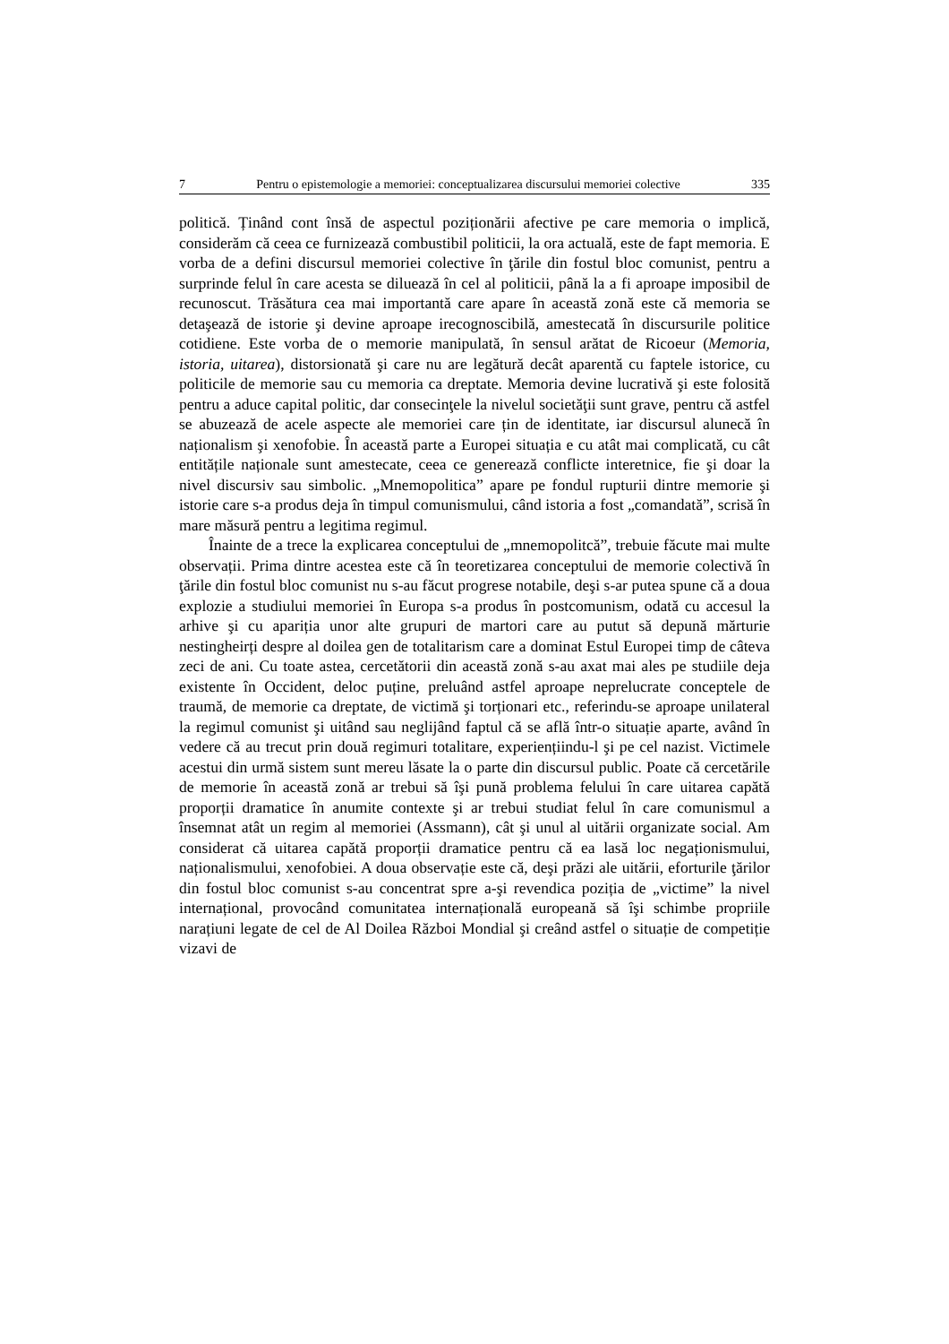7 Pentru o epistemologie a memoriei: conceptualizarea discursului memoriei colective 335
politică. Ținând cont însă de aspectul poziționării afective pe care memoria o implică, considerăm că ceea ce furnizează combustibil politicii, la ora actuală, este de fapt memoria. E vorba de a defini discursul memoriei colective în ţările din fostul bloc comunist, pentru a surprinde felul în care acesta se diluează în cel al politicii, până la a fi aproape imposibil de recunoscut. Trăsătura cea mai importantă care apare în această zonă este că memoria se detaşează de istorie şi devine aproape irecognoscibilă, amestecată în discursurile politice cotidiene. Este vorba de o memorie manipulată, în sensul arătat de Ricoeur (Memoria, istoria, uitarea), distorsionată şi care nu are legătură decât aparentă cu faptele istorice, cu politicile de memorie sau cu memoria ca dreptate. Memoria devine lucrativă şi este folosită pentru a aduce capital politic, dar consecinţele la nivelul societăţii sunt grave, pentru că astfel se abuzează de acele aspecte ale memoriei care țin de identitate, iar discursul alunecă în naționalism şi xenofobie. În această parte a Europei situația e cu atât mai complicată, cu cât entitățile naționale sunt amestecate, ceea ce generează conflicte interetnice, fie şi doar la nivel discursiv sau simbolic. „Mnemopolitica” apare pe fondul rupturii dintre memorie şi istorie care s-a produs deja în timpul comunismului, când istoria a fost „comandată”, scrisă în mare măsură pentru a legitima regimul.
Înainte de a trece la explicarea conceptului de „mnemopolitcă”, trebuie făcute mai multe observații. Prima dintre acestea este că în teoretizarea conceptului de memorie colectivă în ţările din fostul bloc comunist nu s-au făcut progrese notabile, deşi s-ar putea spune că a doua explozie a studiului memoriei în Europa s-a produs în postcomunism, odată cu accesul la arhive şi cu apariția unor alte grupuri de martori care au putut să depună mărturie nestingheirți despre al doilea gen de totalitarism care a dominat Estul Europei timp de câteva zeci de ani. Cu toate astea, cercetătorii din această zonă s-au axat mai ales pe studiile deja existente în Occident, deloc puține, preluând astfel aproape neprelucrate conceptele de traumă, de memorie ca dreptate, de victimă şi torționari etc., referindu-se aproape unilateral la regimul comunist şi uitând sau neglijând faptul că se află într-o situație aparte, având în vedere că au trecut prin două regimuri totalitare, experiențiindu-l şi pe cel nazist. Victimele acestui din urmă sistem sunt mereu lăsate la o parte din discursul public. Poate că cercetările de memorie în această zonă ar trebui să îşi pună problema felului în care uitarea capătă proporții dramatice în anumite contexte şi ar trebui studiat felul în care comunismul a însemnat atât un regim al memoriei (Assmann), cât şi unul al uitării organizate social. Am considerat că uitarea capătă proporții dramatice pentru că ea lasă loc negaționismului, naționalismului, xenofobiei. A doua observație este că, deşi prăzi ale uitării, eforturile ţărilor din fostul bloc comunist s-au concentrat spre a-şi revendica poziția de „victime” la nivel internațional, provocând comunitatea internațională europeană să îşi schimbe propriile narațiuni legate de cel de Al Doilea Război Mondial şi creând astfel o situație de competiție vizavi de